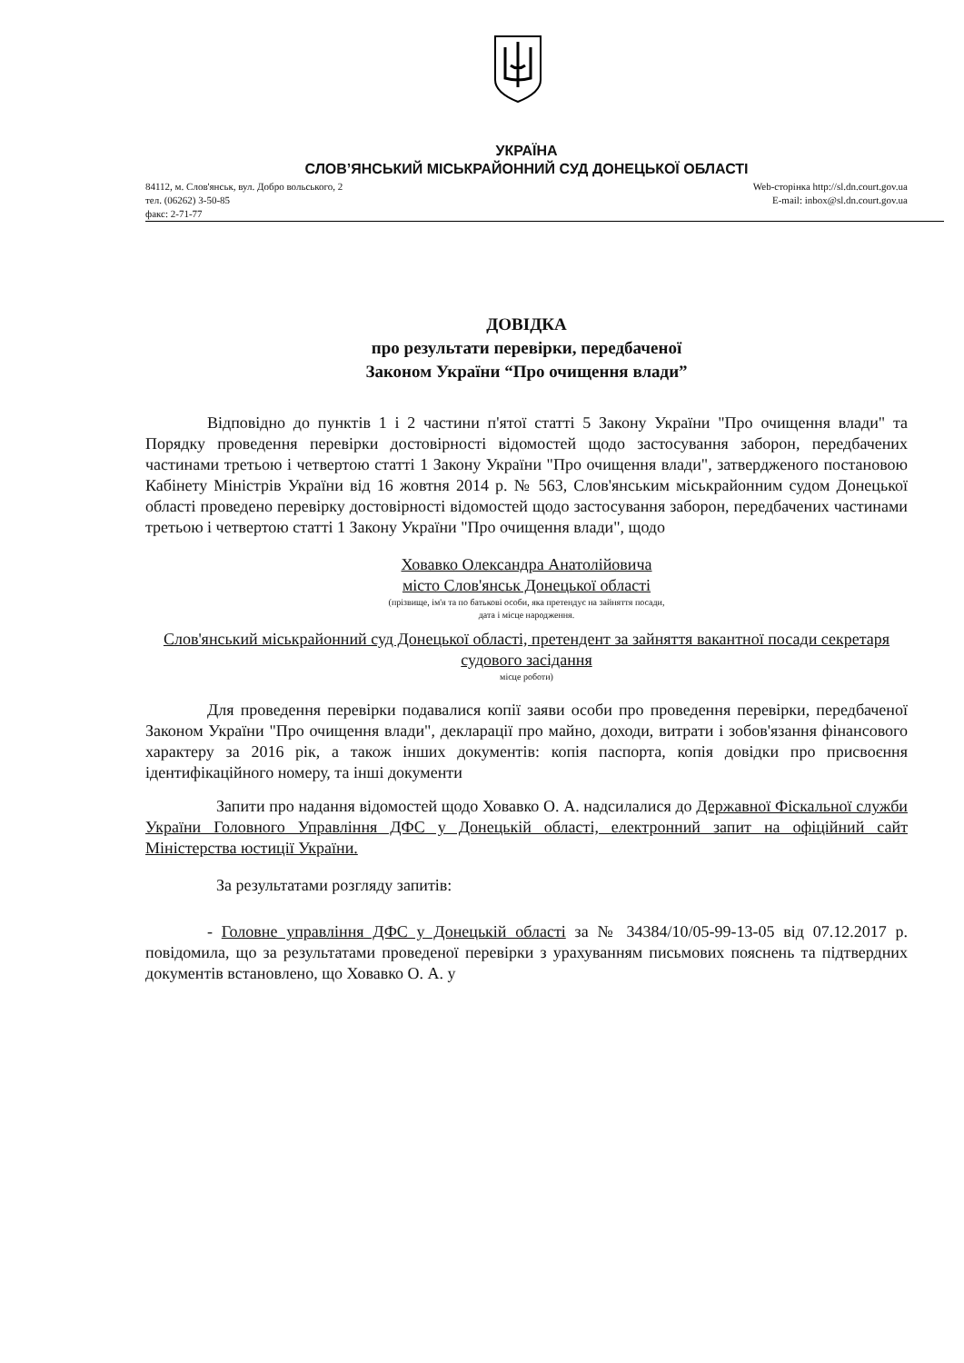УКРАЇНА
СЛОВ’ЯНСЬКИЙ МІСЬКРАЙОННИЙ СУД ДОНЕЦЬКОЇ ОБЛАСТІ
84112, м. Слов'янськ, вул. Добро вольського, 2
тел. (06262) 3-50-85
факс: 2-71-77
Web-сторінка http://sl.dn.court.gov.ua
E-mail: inbox@sl.dn.court.gov.ua
ДОВІДКА
про результати перевірки, передбаченої
Законом України “Про очищення влади”
Відповідно до пунктів 1 і 2 частини п'ятої статті 5 Закону України "Про очищення влади" та Порядку проведення перевірки достовірності відомостей щодо застосування заборон, передбачених частинами третьою і четвертою статті 1 Закону України "Про очищення влади", затвердженого постановою Кабінету Міністрів України від 16 жовтня 2014 р. № 563, Слов'янським міськрайонним судом Донецької області проведено перевірку достовірності відомостей щодо застосування заборон, передбачених частинами третьою і четвертою статті 1 Закону України "Про очищення влади", щодо
Ховавко Олександра Анатолійовича
місто Слов'янськ Донецької області
(прізвище, ім'я та по батькові особи, яка претендує на зайняття посади,
дата і місце народження.
Слов'янський міськрайонний суд Донецької області, претендент за зайняття вакантної посади секретаря судового засідання
місце роботи)
Для проведення перевірки подавалися копії заяви особи про проведення перевірки, передбаченої Законом України "Про очищення влади", декларації про майно, доходи, витрати і зобов'язання фінансового характеру за 2016 рік, а також інших документів: копія паспорта, копія довідки про присвоєння ідентифікаційного номеру, та інші документи
Запити про надання відомостей щодо Ховавко О. А. надсилалися до Державної Фіскальної служби України Головного Управління ДФС у Донецькій області, електронний запит на офіційний сайт Міністерства юстиції України.
За результатами розгляду запитів:
- Головне управління ДФС у Донецькій області за № 34384/10/05-99-13-05 від 07.12.2017 р. повідомила, що за результатами проведеної перевірки з урахуванням письмових пояснень та підтвердних документів встановлено, що Ховавко О. А. у